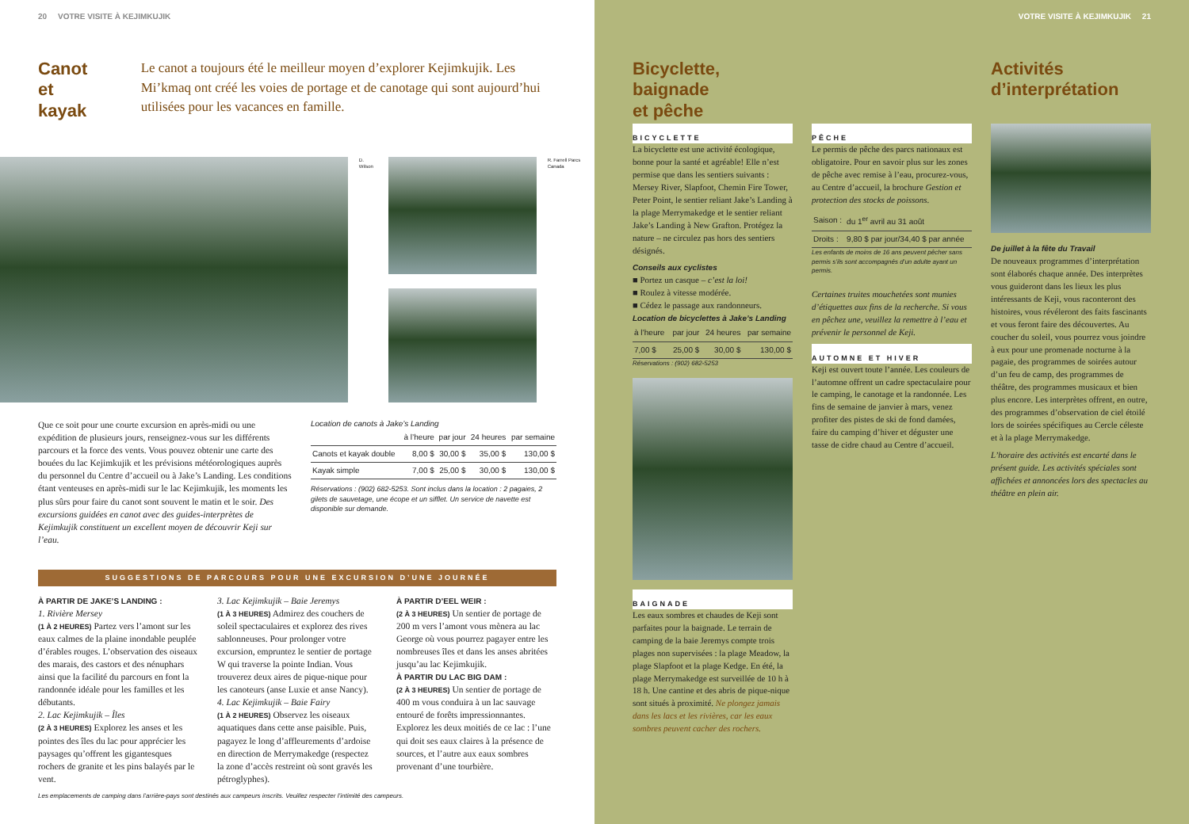20 VOTRE VISITE À KEJIMKUJIK
Canot
et kayak
Le canot a toujours été le meilleur moyen d’explorer Kejimkujik. Les Mi’kmaq ont créé les voies de portage et de canotage qui sont aujourd’hui utilisées pour les vacances en famille.
D. Wilson R. Farrell Parcs Canada
Que ce soit pour une courte excursion en après-midi ou une expédition de plusieurs jours, renseignez-vous sur les différents parcours et la force des vents. Vous pouvez obtenir une carte des bouées du lac Kejimkujik et les prévisions météorologiques auprès du personnel du Centre d’accueil ou à Jake’s Landing. Les conditions étant venteuses en après-midi sur le lac Kejimkujik, les moments les plus sûrs pour faire du canot sont souvent le matin et le soir. Des excursions guidées en canot avec des guides-interprètes de Kejimkujik constituent un excellent moyen de découvrir Keji sur l’eau.
Location de canots à Jake’s Landing
| | à l’heure | par jour | 24 heures | par semaine |
| --- | --- | --- | --- | --- |
| Canots et kayak double | 8,00 $ | 30,00 $ | 35,00 $ | 130,00 $ |
| Kayak simple | 7,00 $ | 25,00 $ | 30,00 $ | 130,00 $ |
Réservations : (902) 682-5253. Sont inclus dans la location : 2 pagaies, 2 gilets de sauvetage, une écope et un sifflet. Un service de navette est disponible sur demande.
SUGGESTIONS DE PARCOURS POUR UNE EXCURSION D’UNE JOURNÉE
À PARTIR DE JAKE’S LANDING :
1. Rivière Mersey
(1 À 2 HEURES) Partez vers l’amont sur les eaux calmes de la plaine inondable peuplée d’érables rouges. L’observation des oiseaux des marais, des castors et des nénuphars ainsi que la facilité du parcours en font la randonnée idéale pour les familles et les débutants.
2. Lac Kejimkujik – Îles
(2 À 3 HEURES) Explorez les anses et les pointes des îles du lac pour apprécier les paysages qu’offrent les gigantesques rochers de granite et les pins balayés par le vent.
3. Lac Kejimkujik – Baie Jeremys
(1 À 3 HEURES) Admirez des couchers de soleil spectaculaires et explorez des rives sablonneuses. Pour prolonger votre excursion, empruntez le sentier de portage W qui traverse la pointe Indian. Vous trouverez deux aires de pique-nique pour les canoteurs (anse Luxie et anse Nancy).
4. Lac Kejimkujik – Baie Fairy
(1 À 2 HEURES) Observez les oiseaux aquatiques dans cette anse paisible. Puis, pagayez le long d’affleurements d’ardoise en direction de Merrymakedge (respectez la zone d’accès restreint où sont gravés les pétroglyphes).
À PARTIR D’EEL WEIR :
(2 À 3 HEURES) Un sentier de portage de 200 m vers l’amont vous mènera au lac George où vous pourrez pagayer entre les nombreuses îles et dans les anses abritées jusqu’au lac Kejimkujik.
À PARTIR DU LAC BIG DAM :
(2 À 3 HEURES) Un sentier de portage de 400 m vous conduira à un lac sauvage entouré de forêts impressionnantes. Explorez les deux moitiés de ce lac : l’une qui doit ses eaux claires à la présence de sources, et l’autre aux eaux sombres provenant d’une tourbière.
Les emplacements de camping dans l’arrière-pays sont destinés aux campeurs inscrits. Veuillez respecter l’intimité des campeurs.
VOTRE VISITE À KEJIMKUJIK 21
Bicyclette, baignade
et pêche
BICYCLETTE
La bicyclette est une activité écologique, bonne pour la santé et agréable! Elle n’est permise que dans les sentiers suivants : Mersey River, Slapfoot, Chemin Fire Tower, Peter Point, le sentier reliant Jake’s Landing à la plage Merrymakedge et le sentier reliant Jake’s Landing à New Grafton. Protégez la nature – ne circulez pas hors des sentiers désignés.
Conseils aux cyclistes
■ Portez un casque – c’est la loi!
■ Roulez à vitesse modérée.
■ Cédez le passage aux randonneurs.
Location de bicyclettes à Jake’s Landing
| à l’heure | par jour | 24 heures | par semaine |
| --- | --- | --- | --- |
| 7,00 $ | 25,00 $ | 30,00 $ | 130,00 $ |
Réservations : (902) 682-5253
BAIGNADE
Les eaux sombres et chaudes de Keji sont parfaites pour la baignade. Le terrain de camping de la baie Jeremys compte trois plages non supervisées : la plage Meadow, la plage Slapfoot et la plage Kedge. En été, la plage Merrymakedge est surveillée de 10 h à 18 h. Une cantine et des abris de pique-nique sont situés à proximité. Ne plongez jamais dans les lacs et les rivières, car les eaux sombres peuvent cacher des rochers.
PÊCHE
Le permis de pêche des parcs nationaux est obligatoire. Pour en savoir plus sur les zones de pêche avec remise à l’eau, procurez-vous, au Centre d’accueil, la brochure Gestion et protection des stocks de poissons.
| Saison : | du 1<sup>er</sup> avril au 31 août |
| Droits : | 9,80 $ par jour/34,40 $ par année |
Les enfants de moins de 16 ans peuvent pêcher sans permis s’ils sont accompagnés d’un adulte ayant un permis.
Certaines truites mouchetées sont munies d’étiquettes aux fins de la recherche. Si vous en pêchez une, veuillez la remettre à l’eau et prévenir le personnel de Keji.
AUTOMNE ET HIVER
Keji est ouvert toute l’année. Les couleurs de l’automne offrent un cadre spectaculaire pour le camping, le canotage et la randonnée. Les fins de semaine de janvier à mars, venez profiter des pistes de ski de fond damées, faire du camping d’hiver et déguster une tasse de cidre chaud au Centre d’accueil.
Activités
d’interprétation
De juillet à la fête du Travail
De nouveaux programmes d’interprétation sont élaborés chaque année. Des interprètes vous guideront dans les lieux les plus intéressants de Keji, vous raconteront des histoires, vous révéleront des faits fascinants et vous feront faire des découvertes. Au coucher du soleil, vous pourrez vous joindre à eux pour une promenade nocturne à la pagaie, des programmes de soirées autour d’un feu de camp, des programmes de théâtre, des programmes musicaux et bien plus encore. Les interprètes offrent, en outre, des programmes d’observation de ciel étoilé lors de soirées spécifiques au Cercle céleste et à la plage Merrymakedge.
L’horaire des activités est encarté dans le présent guide. Les activités spéciales sont affichées et annoncées lors des spectacles au théâtre en plein air.